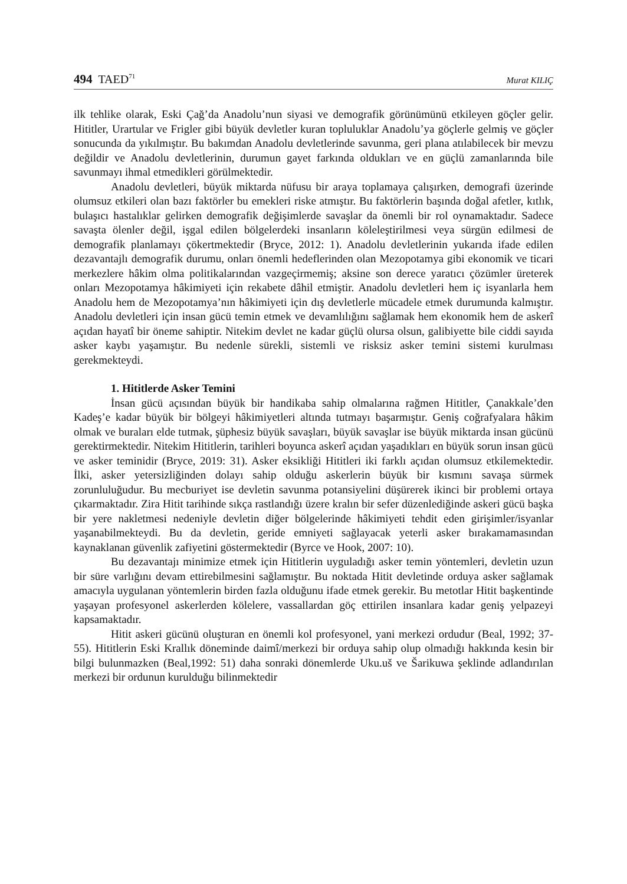494 TAED<sup>71</sup> Murat KILIÇ
ilk tehlike olarak, Eski Çağ’da Anadolu’nun siyasi ve demografik görünümünü etkileyen göçler gelir. Hititler, Urartular ve Frigler gibi büyük devletler kuran topluluklar Anadolu’ya göçlerle gelmiş ve göçler sonucunda da yıkılmıştır. Bu bakımdan Anadolu devletlerinde savunma, geri plana atılabilecek bir mevzu değildir ve Anadolu devletlerinin, durumun gayet farkında oldukları ve en güçlü zamanlarında bile savunmayı ihmal etmedikleri görülmektedir.
Anadolu devletleri, büyük miktarda nüfusu bir araya toplamaya çalışırken, demografi üzerinde olumsuz etkileri olan bazı faktörler bu emekleri riske atmıştır. Bu faktörlerin başında doğal afetler, kıtlık, bulaşıcı hastalıklar gelirken demografik değişimlerde savaşlar da önemli bir rol oynamaktadır. Sadece savaşta ölenler değil, işgal edilen bölgelerdeki insanların köleleştirilmesi veya sürgün edilmesi de demografik planlamayı çökertmektedir (Bryce, 2012: 1). Anadolu devletlerinin yukarıda ifade edilen dezavantajlı demografik durumu, onları önemli hedeflerinden olan Mezopotamya gibi ekonomik ve ticari merkezlere hâkim olma politikalarından vazgeçirmemiş; aksine son derece yaratıcı çözümler üreterek onları Mezopotamya hâkimiyeti için rekabete dâhil etmiştir. Anadolu devletleri hem iç isyanlarla hem Anadolu hem de Mezopotamya’nın hâkimiyeti için dış devletlerle mücadele etmek durumunda kalmıştır. Anadolu devletleri için insan gücü temin etmek ve devamlılığını sağlamak hem ekonomik hem de askerî açıdan hayatî bir öneme sahiptir. Nitekim devlet ne kadar güçlü olursa olsun, galibiyette bile ciddi sayıda asker kaybı yaşamıştır. Bu nedenle sürekli, sistemli ve risksiz asker temini sistemi kurulması gerekmekteydi.
1. Hititlerde Asker Temini
İnsan gücü açısından büyük bir handikaba sahip olmalarına rağmen Hititler, Çanakkale’den Kadeş’e kadar büyük bir bölgeyi hâkimiyetleri altında tutmayı başarmıştır. Geniş coğrafyalara hâkim olmak ve buraları elde tutmak, şüphesiz büyük savaşları, büyük savaşlar ise büyük miktarda insan gücünü gerektirmektedir. Nitekim Hititlerin, tarihleri boyunca askerî açıdan yaşadıkları en büyük sorun insan gücü ve asker teminidir (Bryce, 2019: 31). Asker eksikliği Hititleri iki farklı açıdan olumsuz etkilemektedir. İlki, asker yetersizliğinden dolayı sahip olduğu askerlerin büyük bir kısmını savaşa sürmek zorunluluğudur. Bu mecburiyet ise devletin savunma potansiyelini düşürerek ikinci bir problemi ortaya çıkarmaktadır. Zira Hitit tarihinde sıkça rastlandığı üzere kralın bir sefer düzenlediğinde askeri gücü başka bir yere nakletmesi nedeniyle devletin diğer bölgelerinde hâkimiyeti tehdit eden girişimler/isyanlar yaşanabilmekteydi. Bu da devletin, geride emniyeti sağlayacak yeterli asker bırakamamasından kaynaklanan güvenlik zafiyetini göstermektedir (Byrce ve Hook, 2007: 10).
Bu dezavantajı minimize etmek için Hititlerin uyguladığı asker temin yöntemleri, devletin uzun bir süre varlığını devam ettirebilmesini sağlamıştır. Bu noktada Hitit devletinde orduya asker sağlamak amacıyla uygulanan yöntemlerin birden fazla olduğunu ifade etmek gerekir. Bu metotlar Hitit başkentinde yaşayan profesyonel askerlerden kölelere, vassallardan göç ettirilen insanlara kadar geniş yelpazeyi kapsamaktadır.
Hitit askeri gücünü oluşturan en önemli kol profesyonel, yani merkezi ordudur (Beal, 1992; 37-55). Hititlerin Eski Krallık döneminde daimî/merkezi bir orduya sahip olup olmadığı hakkında kesin bir bilgi bulunmazken (Beal,1992: 51) daha sonraki dönemlerde Uku.uš ve Šarikuwa şeklinde adlandırılan merkezi bir ordunun kurulduğu bilinmektedir